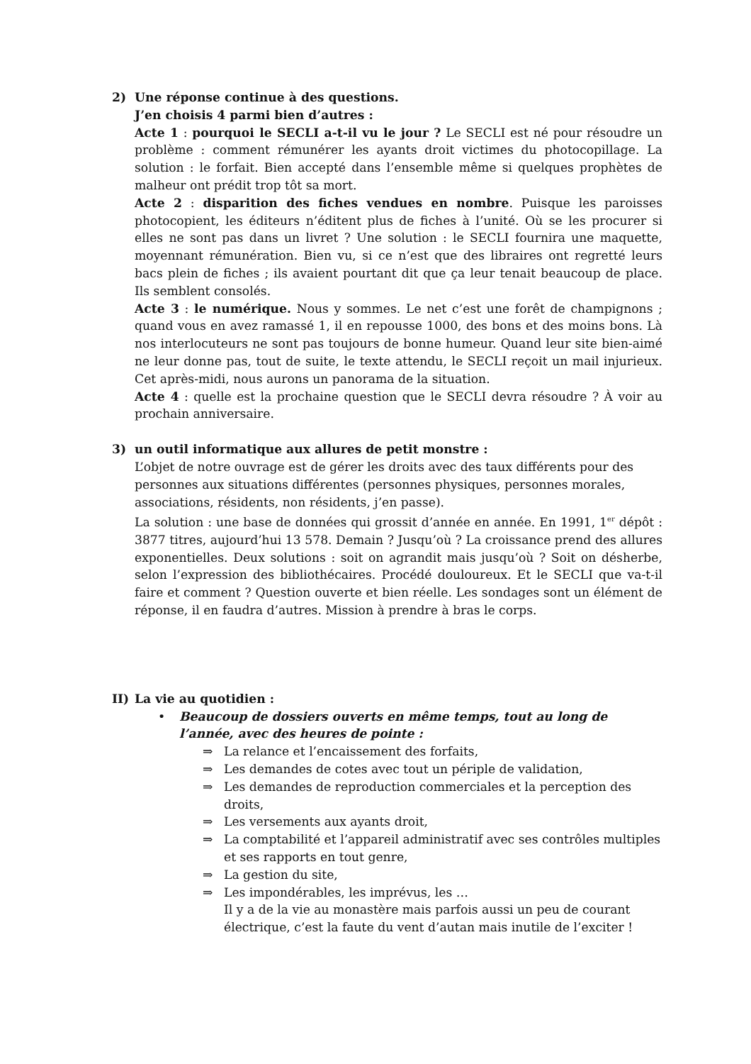2) Une réponse continue à des questions.
J’en choisis 4 parmi bien d’autres :
Acte 1 : pourquoi le SECLI a-t-il vu le jour ? Le SECLI est né pour résoudre un problème : comment rémunérer les ayants droit victimes du photocopillage. La solution : le forfait. Bien accepté dans l’ensemble même si quelques prophètes de malheur ont prédit trop tôt sa mort.
Acte 2 : disparition des fiches vendues en nombre. Puisque les paroisses photocopient, les éditeurs n’éditent plus de fiches à l’unité. Où se les procurer si elles ne sont pas dans un livret ? Une solution : le SECLI fournira une maquette, moyennant rémunération. Bien vu, si ce n’est que des libraires ont regretté leurs bacs plein de fiches ; ils avaient pourtant dit que ça leur tenait beaucoup de place. Ils semblent consolés.
Acte 3 : le numérique. Nous y sommes. Le net c’est une forêt de champignons ; quand vous en avez ramassé 1, il en repousse 1000, des bons et des moins bons. Là nos interlocuteurs ne sont pas toujours de bonne humeur. Quand leur site bien-aimé ne leur donne pas, tout de suite, le texte attendu, le SECLI reçoit un mail injurieux. Cet après-midi, nous aurons un panorama de la situation.
Acte 4 : quelle est la prochaine question que le SECLI devra résoudre ? À voir au prochain anniversaire.
3) un outil informatique aux allures de petit monstre :
L’objet de notre ouvrage est de gérer les droits avec des taux différents pour des personnes aux situations différentes (personnes physiques, personnes morales, associations, résidents, non résidents, j’en passe).
La solution : une base de données qui grossit d’année en année. En 1991, 1<sup>er</sup> dépôt : 3877 titres, aujourd’hui 13 578. Demain ? Jusqu’où ? La croissance prend des allures exponentielles. Deux solutions : soit on agrandit mais jusqu’où ? Soit on désherbe, selon l’expression des bibliothécaires. Procédé douloureux. Et le SECLI que va-t-il faire et comment ? Question ouverte et bien réelle. Les sondages sont un élément de réponse, il en faudra d’autres. Mission à prendre à bras le corps.
II) La vie au quotidien :
• Beaucoup de dossiers ouverts en même temps, tout au long de l’année, avec des heures de pointe :
⇒ La relance et l’encaissement des forfaits,
⇒ Les demandes de cotes avec tout un périple de validation,
⇒ Les demandes de reproduction commerciales et la perception des droits,
⇒ Les versements aux ayants droit,
⇒ La comptabilité et l’appareil administratif avec ses contrôles multiples et ses rapports en tout genre,
⇒ La gestion du site,
⇒ Les impondérables, les imprévus, les …
Il y a de la vie au monastère mais parfois aussi un peu de courant électrique, c’est la faute du vent d’autan mais inutile de l’exciter !